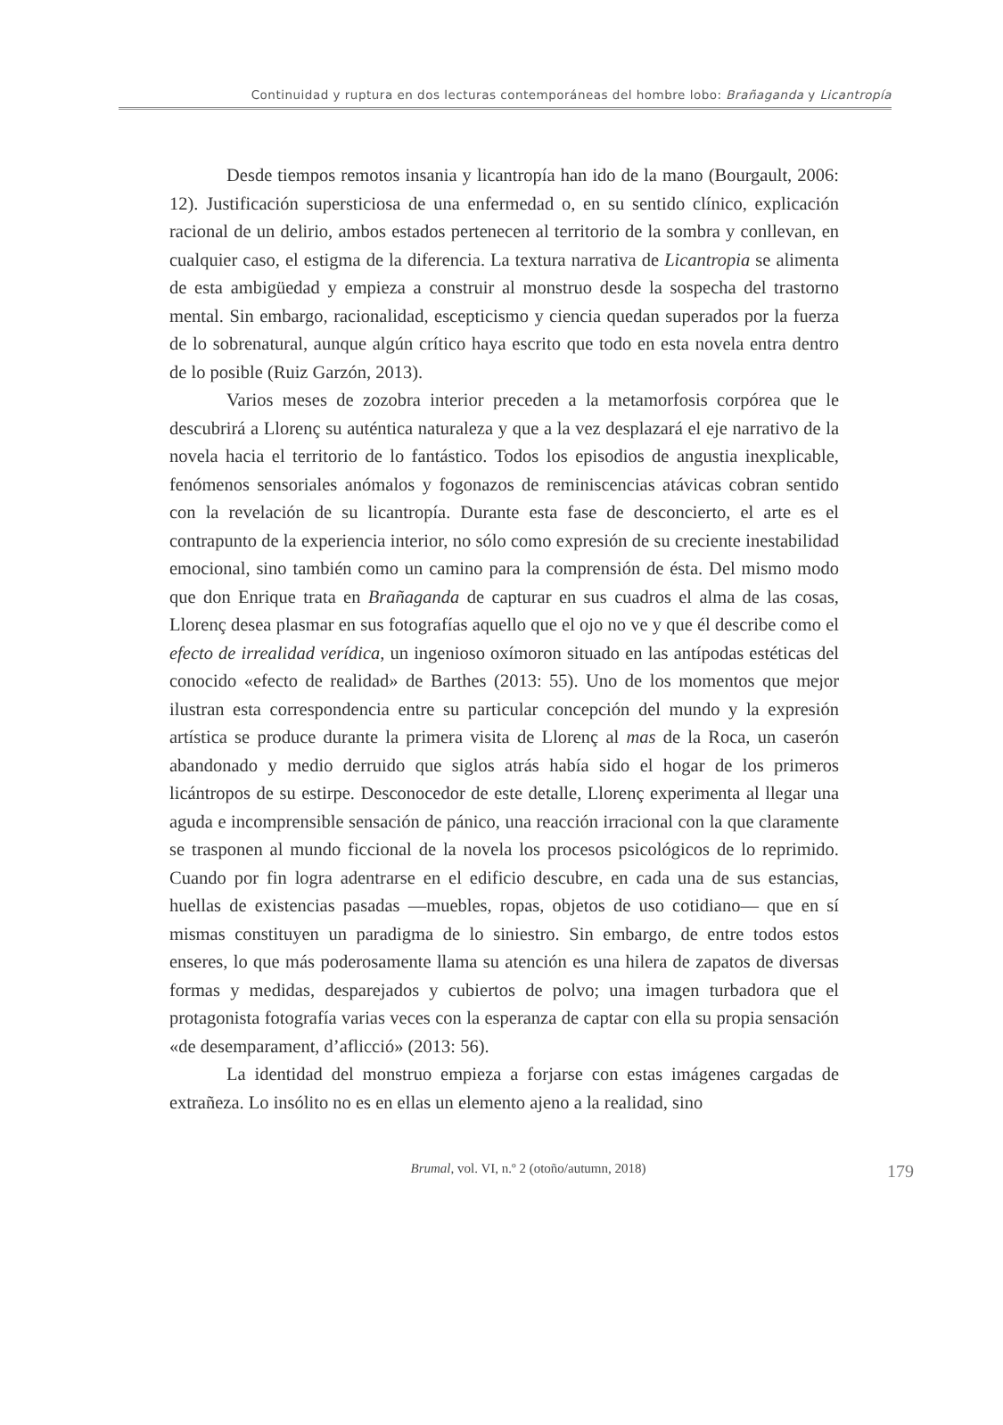Continuidad y ruptura en dos lecturas contemporáneas del hombre lobo: Brañaganda y Licantropía
Desde tiempos remotos insania y licantropía han ido de la mano (Bourgault, 2006: 12). Justificación supersticiosa de una enfermedad o, en su sentido clínico, explicación racional de un delirio, ambos estados pertenecen al territorio de la sombra y conllevan, en cualquier caso, el estigma de la diferencia. La textura narrativa de Licantropia se alimenta de esta ambigüedad y empieza a construir al monstruo desde la sospecha del trastorno mental. Sin embargo, racionalidad, escepticismo y ciencia quedan superados por la fuerza de lo sobrenatural, aunque algún crítico haya escrito que todo en esta novela entra dentro de lo posible (Ruiz Garzón, 2013).
Varios meses de zozobra interior preceden a la metamorfosis corpórea que le descubrirá a Llorenç su auténtica naturaleza y que a la vez desplazará el eje narrativo de la novela hacia el territorio de lo fantástico. Todos los episodios de angustia inexplicable, fenómenos sensoriales anómalos y fogonazos de reminiscencias atávicas cobran sentido con la revelación de su licantropía. Durante esta fase de desconcierto, el arte es el contrapunto de la experiencia interior, no sólo como expresión de su creciente inestabilidad emocional, sino también como un camino para la comprensión de ésta. Del mismo modo que don Enrique trata en Brañaganda de capturar en sus cuadros el alma de las cosas, Llorenç desea plasmar en sus fotografías aquello que el ojo no ve y que él describe como el efecto de irrealidad verídica, un ingenioso oxímoron situado en las antípodas estéticas del conocido «efecto de realidad» de Barthes (2013: 55). Uno de los momentos que mejor ilustran esta correspondencia entre su particular concepción del mundo y la expresión artística se produce durante la primera visita de Llorenç al mas de la Roca, un caserón abandonado y medio derruido que siglos atrás había sido el hogar de los primeros licántropos de su estirpe. Desconocedor de este detalle, Llorenç experimenta al llegar una aguda e incomprensible sensación de pánico, una reacción irracional con la que claramente se trasponen al mundo ficcional de la novela los procesos psicológicos de lo reprimido. Cuando por fin logra adentrarse en el edificio descubre, en cada una de sus estancias, huellas de existencias pasadas —muebles, ropas, objetos de uso cotidiano— que en sí mismas constituyen un paradigma de lo siniestro. Sin embargo, de entre todos estos enseres, lo que más poderosamente llama su atención es una hilera de zapatos de diversas formas y medidas, desparejados y cubiertos de polvo; una imagen turbadora que el protagonista fotografía varias veces con la esperanza de captar con ella su propia sensación «de desemparament, d’aflicció» (2013: 56).
La identidad del monstruo empieza a forjarse con estas imágenes cargadas de extrañeza. Lo insólito no es en ellas un elemento ajeno a la realidad, sino
Brumal, vol. VI, n.º 2 (otoño/autumn, 2018) 179